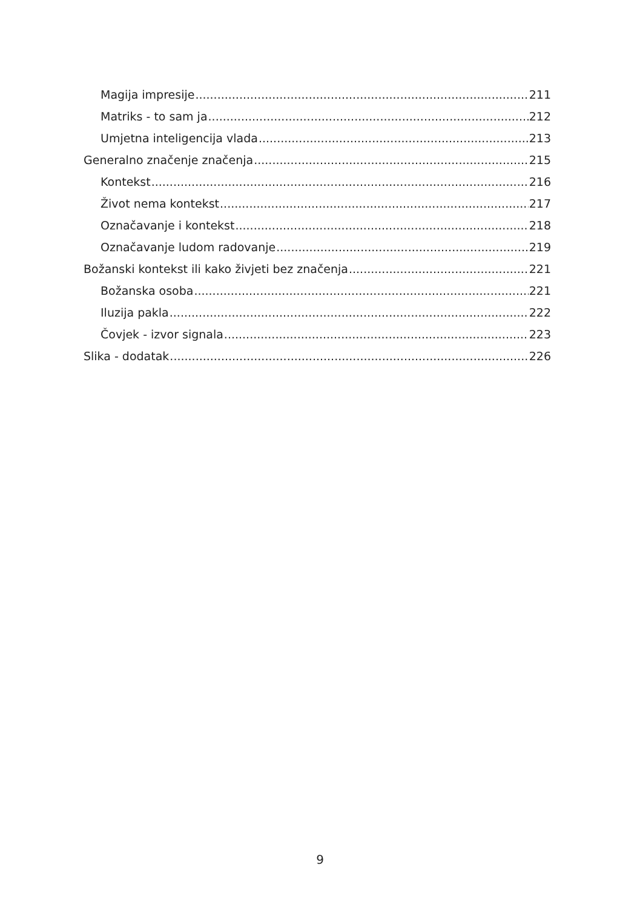Magija impresije 211
Matriks - to sam ja 212
Umjetna inteligencija vlada 213
Generalno značenje značenja 215
Kontekst 216
Život nema kontekst 217
Označavanje i kontekst 218
Označavanje ludom radovanje 219
Božanski kontekst ili kako živjeti bez značenja 221
Božanska osoba 221
Iluzija pakla 222
Čovjek - izvor signala 223
Slika - dodatak 226
9